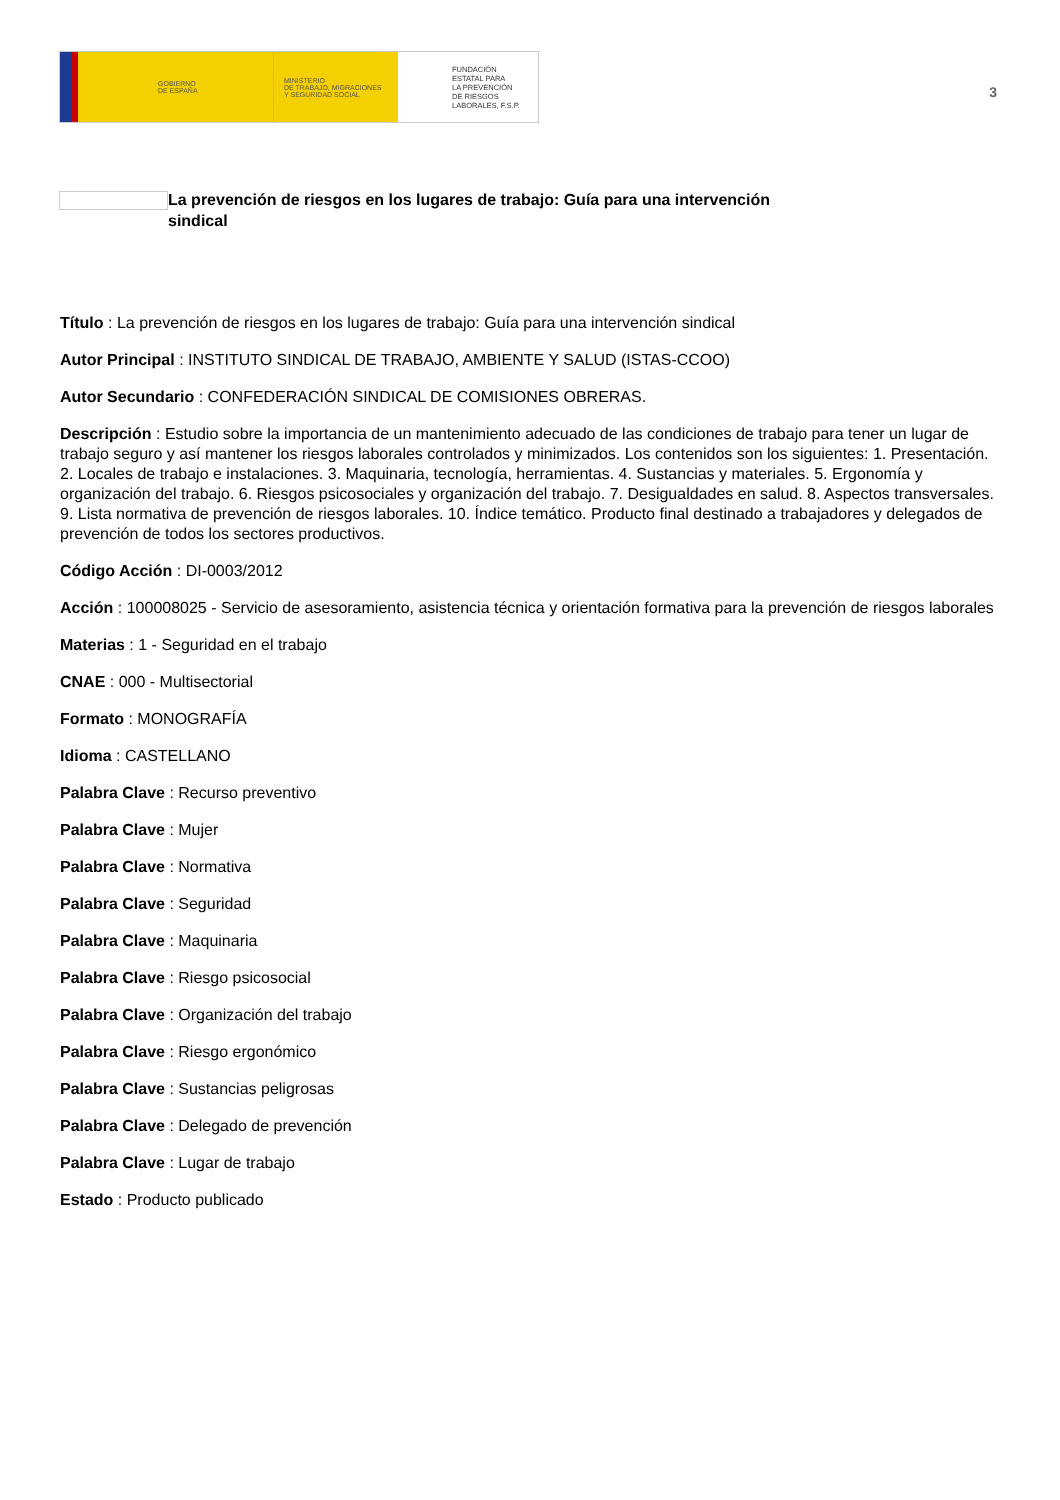GOBIERNO
DE ESPAÑA
MINISTERIO
DE TRABAJO, MIGRACIONES
Y SEGURIDAD SOCIAL
FUNDACIÓN
ESTATAL PARA
LA PREVENCIÓN
DE RIESGOS
LABORALES, F.S.P.
3
La prevención de riesgos en los lugares de trabajo: Guía para una intervención sindical
Título : La prevención de riesgos en los lugares de trabajo: Guía para una intervención sindical
Autor Principal : INSTITUTO SINDICAL DE TRABAJO, AMBIENTE Y SALUD (ISTAS-CCOO)
Autor Secundario : CONFEDERACIÓN SINDICAL DE COMISIONES OBRERAS.
Descripción : Estudio sobre la importancia de un mantenimiento adecuado de las condiciones de trabajo para tener un lugar de trabajo seguro y así mantener los riesgos laborales controlados y minimizados. Los contenidos son los siguientes: 1. Presentación. 2. Locales de trabajo e instalaciones. 3. Maquinaria, tecnología, herramientas. 4. Sustancias y materiales. 5. Ergonomía y organización del trabajo. 6. Riesgos psicosociales y organización del trabajo. 7. Desigualdades en salud. 8. Aspectos transversales. 9. Lista normativa de prevención de riesgos laborales. 10. Índice temático. Producto final destinado a trabajadores y delegados de prevención de todos los sectores productivos.
Código Acción : DI-0003/2012
Acción : 100008025 - Servicio de asesoramiento, asistencia técnica y orientación formativa para la prevención de riesgos laborales
Materias : 1 - Seguridad en el trabajo
CNAE : 000 - Multisectorial
Formato : MONOGRAFÍA
Idioma : CASTELLANO
Palabra Clave : Recurso preventivo
Palabra Clave : Mujer
Palabra Clave : Normativa
Palabra Clave : Seguridad
Palabra Clave : Maquinaria
Palabra Clave : Riesgo psicosocial
Palabra Clave : Organización del trabajo
Palabra Clave : Riesgo ergonómico
Palabra Clave : Sustancias peligrosas
Palabra Clave : Delegado de prevención
Palabra Clave : Lugar de trabajo
Estado : Producto publicado